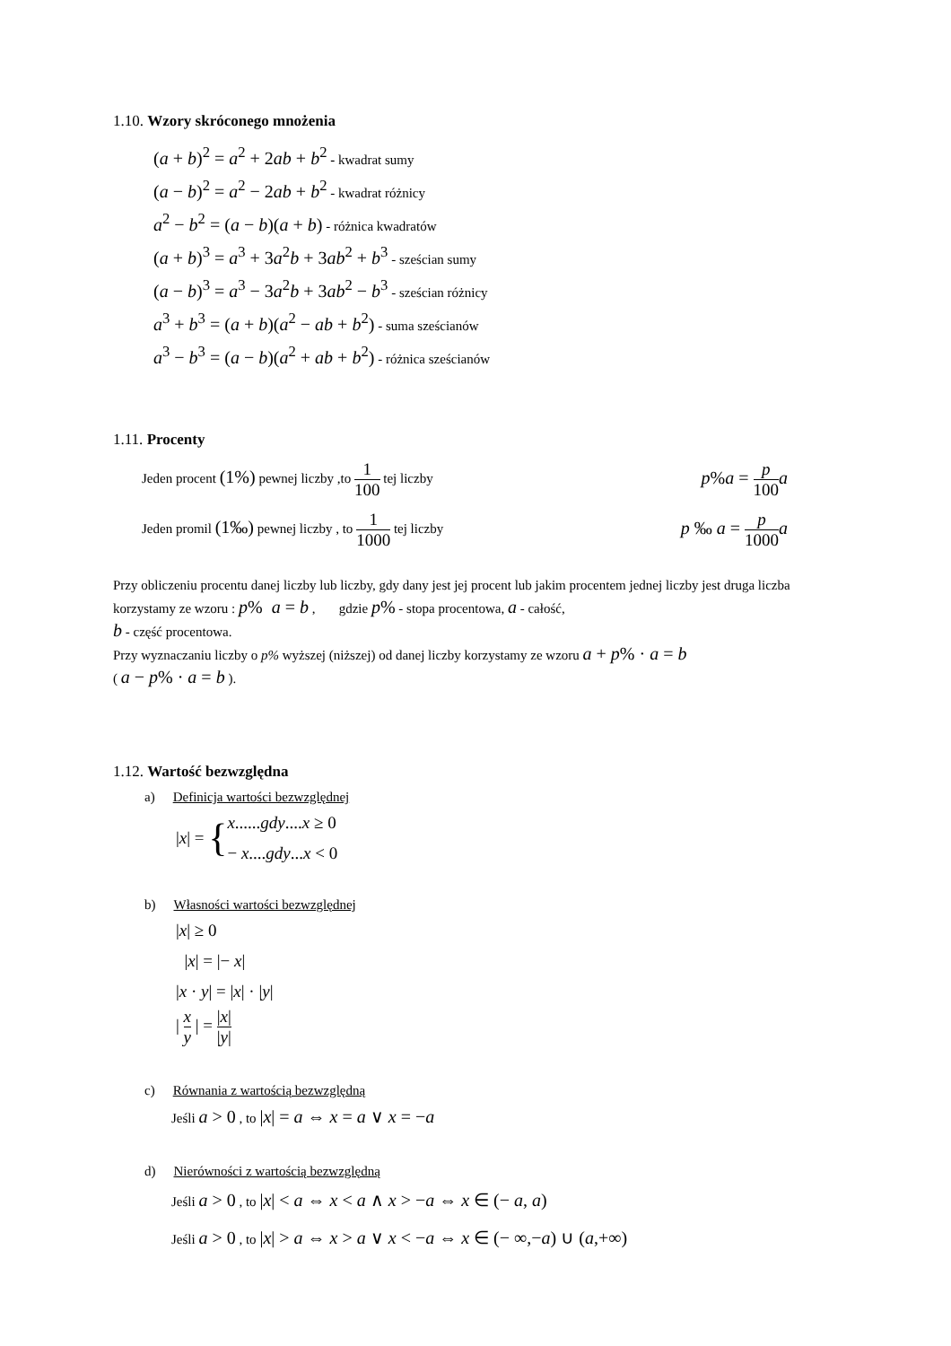1.10. Wzory skróconego mnożenia
(a + b)<sup>2</sup> = a<sup>2</sup> + 2ab + b<sup>2</sup> - kwadrat sumy
(a − b)<sup>2</sup> = a<sup>2</sup> − 2ab + b<sup>2</sup> - kwadrat różnicy
a<sup>2</sup> − b<sup>2</sup> = (a − b)(a + b) - różnica kwadratów
(a + b)<sup>3</sup> = a<sup>3</sup> + 3a<sup>2</sup>b + 3ab<sup>2</sup> + b<sup>3</sup> - sześcian sumy
(a − b)<sup>3</sup> = a<sup>3</sup> − 3a<sup>2</sup>b + 3ab<sup>2</sup> − b<sup>3</sup> - sześcian różnicy
a<sup>3</sup> + b<sup>3</sup> = (a + b)(a<sup>2</sup> − ab + b<sup>2</sup>) - suma sześcianów
a<sup>3</sup> − b<sup>3</sup> = (a − b)(a<sup>2</sup> + ab + b<sup>2</sup>) - różnica sześcianów
1.11. Procenty
Jeden procent (1%) pewnej liczby ,to 1 100 tej liczby
p%a = p 100 a
Jeden promil (1‰) pewnej liczby , to 1 1000 tej liczby
p ‰ a = p 1000 a
Przy obliczeniu procentu danej liczby lub liczby, gdy dany jest jej procent lub jakim procentem jednej liczby jest druga liczba korzystamy ze wzoru : p% a = b , gdzie p% - stopa procentowa, a - całość,
b - część procentowa.
Przy wyznaczaniu liczby o p% wyższej (niższej) od danej liczby korzystamy ze wzoru a + p% · a = b
( a − p% · a = b ).
1.12. Wartość bezwzględna
a) Definicja wartości bezwzględnej
|x| = { x......gdy....x ≥ 0
− x....gdy...x < 0
b) Własności wartości bezwzględnej
|x| ≥ 0
|x| = |− x|
|x · y| = |x| · |y|
| x y | = |x| |y|
c) Równania z wartością bezwzględną
Jeśli a > 0 , to |x| = a ⇔ x = a ∨ x = −a
d) Nierówności z wartością bezwzględną
Jeśli a > 0 , to |x| < a ⇔ x < a ∧ x > −a ⇔ x ∈ (− a, a)
Jeśli a > 0 , to |x| > a ⇔ x > a ∨ x < −a ⇔ x ∈ (− ∞,−a) ∪ (a,+∞)